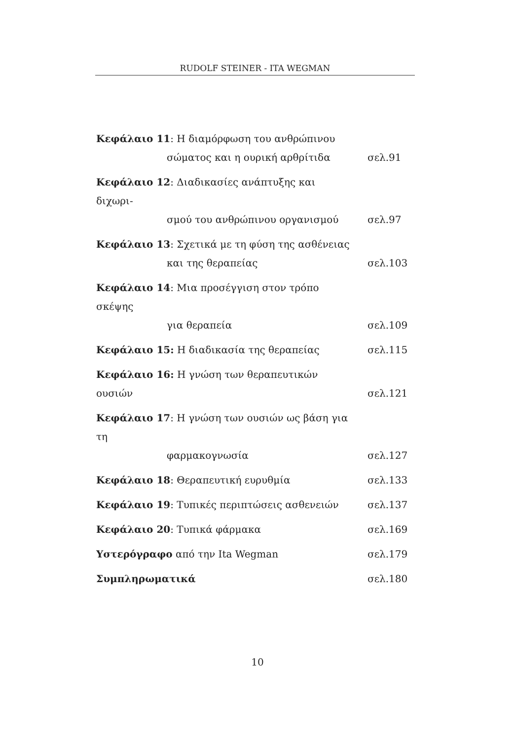RUDOLF STEINER - ITA WEGMAN
Κεφάλαιο 11: Η διαμόρφωση του ανθρώπινου
σώματος και η ουρική αρθρίτιδα
σελ.91
Κεφάλαιο 12: Διαδικασίες ανάπτυξης και διχωρι-
σμού του ανθρώπινου οργανισμού
σελ.97
Κεφάλαιο 13: Σχετικά με τη φύση της ασθένειας
και της θεραπείας
σελ.103
Κεφάλαιο 14: Μια προσέγγιση στον τρόπο σκέψης
για θεραπεία
σελ.109
Κεφάλαιο 15: Η διαδικασία της θεραπείας σελ.115
Κεφάλαιο 16: Η γνώση των θεραπευτικών ουσιών
σελ.121
Κεφάλαιο 17: Η γνώση των ουσιών ως βάση για τη
φαρμακογνωσία
σελ.127
Κεφάλαιο 18: Θεραπευτική ευρυθμία σελ.133
Κεφάλαιο 19: Τυπικές περιπτώσεις ασθενειών σελ.137
Κεφάλαιο 20: Τυπικά φάρμακα σελ.169
Υστερόγραφο από την Ita Wegman σελ.179
Συμπληρωματικά σελ.180
10